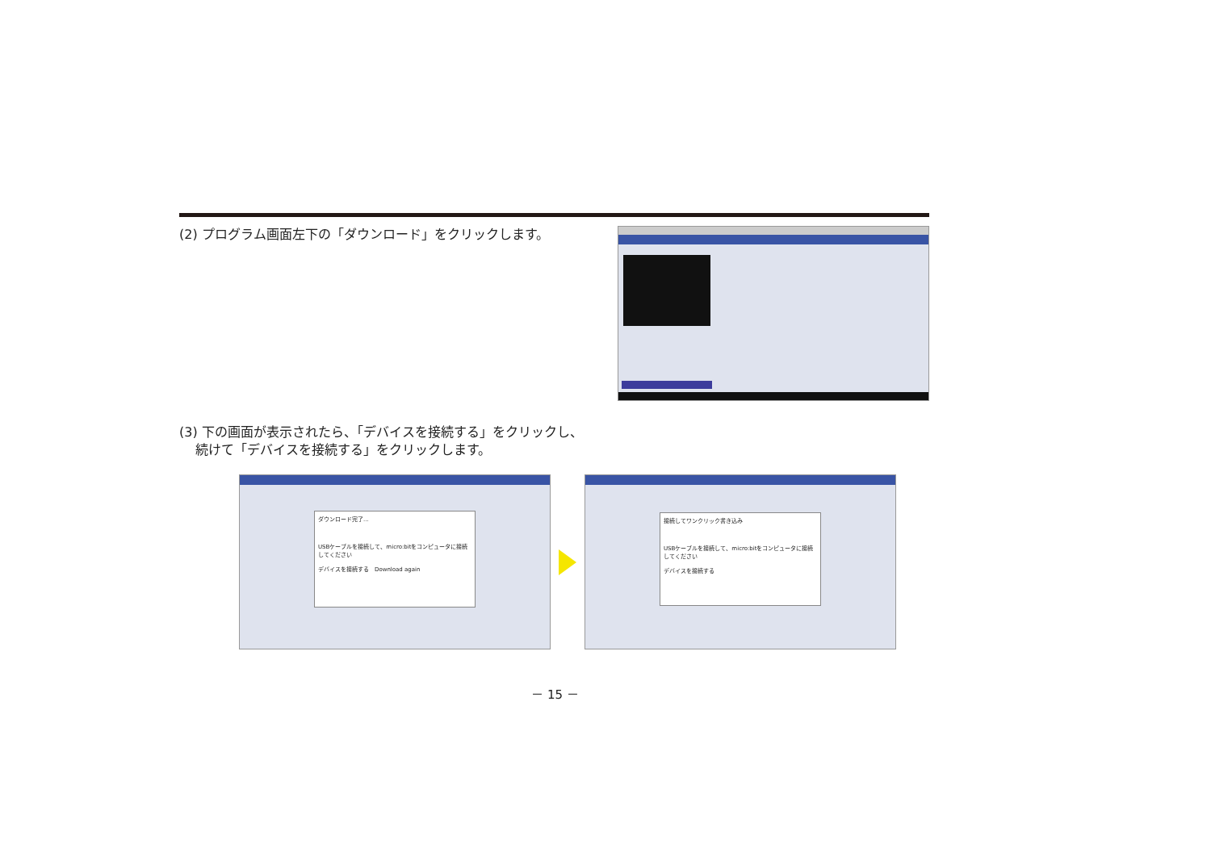(2) プログラム画面左下の「ダウンロード」をクリックします。
(3) 下の画面が表示されたら、「デバイスを接続する」をクリックし、
続けて「デバイスを接続する」をクリックします。
ダウンロード完了...
USBケーブルを接続して、micro:bitをコンピュータに接続してください
デバイスを接続する　Download again
接続してワンクリック書き込み
USBケーブルを接続して、micro:bitをコンピュータに接続してください
デバイスを接続する
－ 15 －